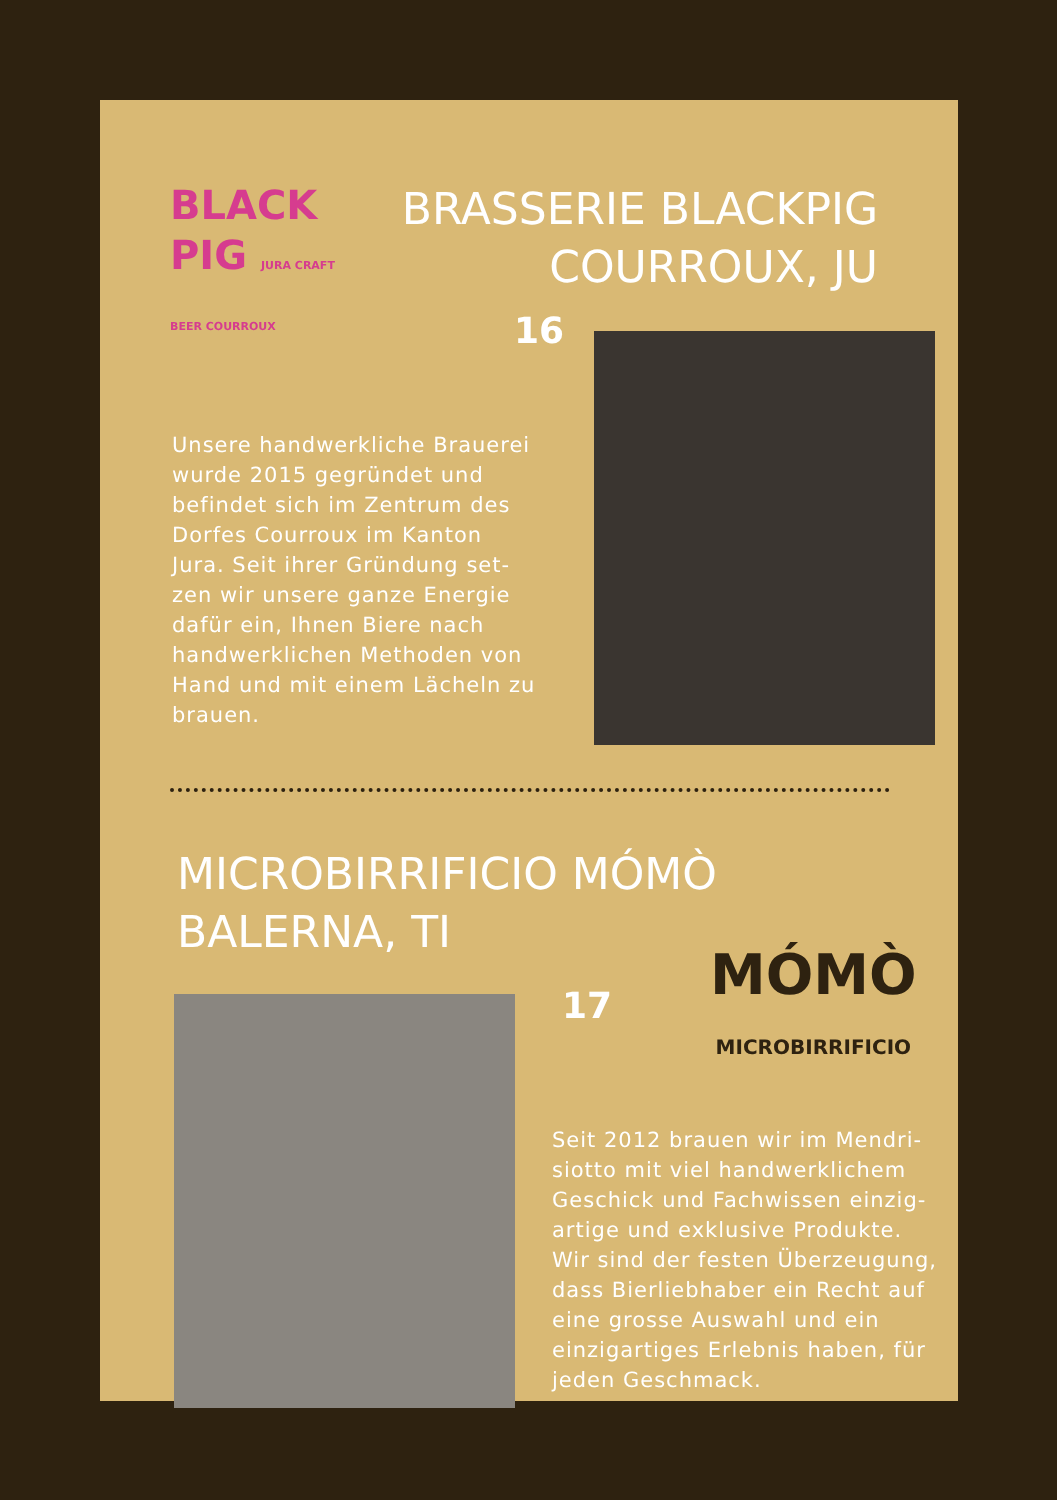BLACK
PIG JURA CRAFT BEER COURROUX
BRASSERIE BLACKPIG
COURROUX, JU
16
Unsere handwerkliche Brauerei wurde 2015 gegründet und befindet sich im Zentrum des Dorfes Courroux im Kanton Jura. Seit ihrer Gründung set-zen wir unsere ganze Energie dafür ein, Ihnen Biere nach handwerklichen Methoden von Hand und mit einem Lächeln zu brauen.
MICROBIRRIFICIO MÓMÒ
BALERNA, TI
17
MÓMÒ
MICROBIRRIFICIO
Seit 2012 brauen wir im Mendri-siotto mit viel handwerklichem Geschick und Fachwissen einzig-artige und exklusive Produkte. Wir sind der festen Überzeugung, dass Bierliebhaber ein Recht auf eine grosse Auswahl und ein einzigartiges Erlebnis haben, für jeden Geschmack.